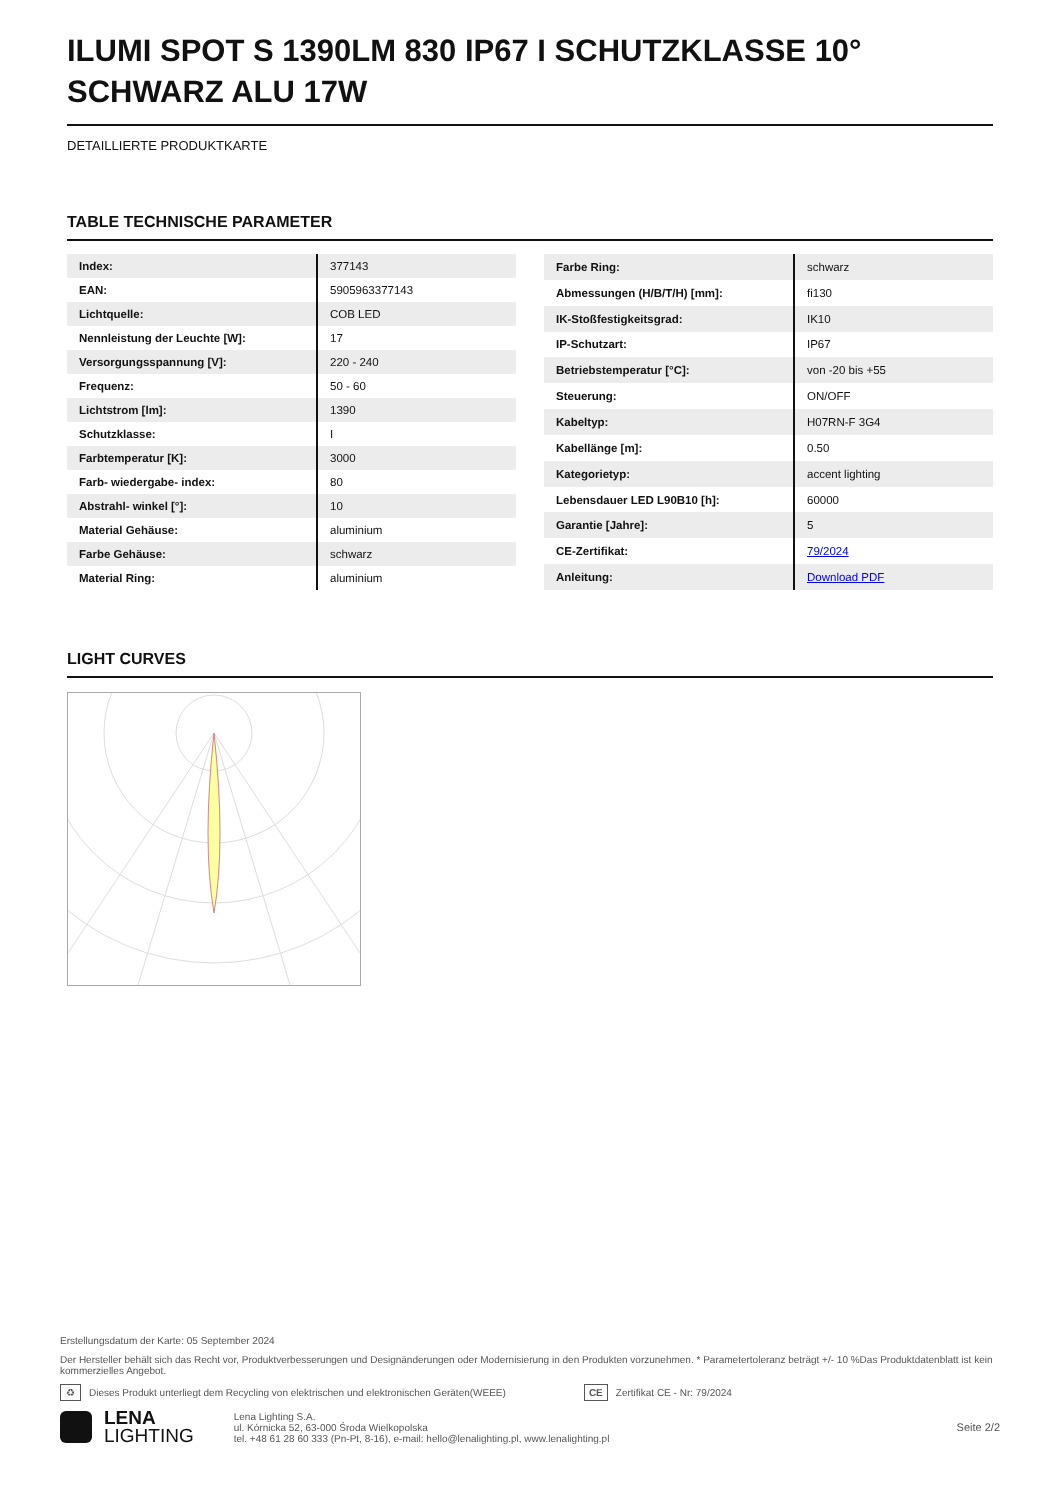ILUMI SPOT S 1390LM 830 IP67 I SCHUTZKLASSE 10° SCHWARZ ALU 17W
DETAILLIERTE PRODUKTKARTE
TABLE TECHNISCHE PARAMETER
| Index: | 377143 |
| EAN: | 5905963377143 |
| Lichtquelle: | COB LED |
| Nennleistung der Leuchte [W]: | 17 |
| Versorgungsspannung [V]: | 220 - 240 |
| Frequenz: | 50 - 60 |
| Lichtstrom [lm]: | 1390 |
| Schutzklasse: | I |
| Farbtemperatur [K]: | 3000 |
| Farb- wiedergabe- index: | 80 |
| Abstrahl- winkel [°]: | 10 |
| Material Gehäuse: | aluminium |
| Farbe Gehäuse: | schwarz |
| Material Ring: | aluminium |
| Farbe Ring: | schwarz |
| Abmessungen (H/B/T/H) [mm]: | fi130 |
| IK-Stoßfestigkeitsgrad: | IK10 |
| IP-Schutzart: | IP67 |
| Betriebstemperatur [°C]: | von -20 bis +55 |
| Steuerung: | ON/OFF |
| Kabeltyp: | H07RN-F 3G4 |
| Kabellänge [m]: | 0.50 |
| Kategorietyp: | accent lighting |
| Lebensdauer LED L90B10 [h]: | 60000 |
| Garantie [Jahre]: | 5 |
| CE-Zertifikat: | 79/2024 |
| Anleitung: | Download PDF |
LIGHT CURVES
Erstellungsdatum der Karte: 05 September 2024
Der Hersteller behält sich das Recht vor, Produktverbesserungen und Designänderungen oder Modernisierung in den Produkten vorzunehmen. * Parametertoleranz beträgt +/- 10 %Das Produktdatenblatt ist kein kommerzielles Angebot.
♻ Dieses Produkt unterliegt dem Recycling von elektrischen und elektronischen Geräten(WEEE) CE Zertifikat CE - Nr: 79/2024
LENA
LIGHTING
Lena Lighting S.A.
ul. Kórnicka 52, 63-000 Środa Wielkopolska
tel. +48 61 28 60 333 (Pn-Pt, 8-16), e-mail: hello@lenalighting.pl, www.lenalighting.pl
Seite 2/2